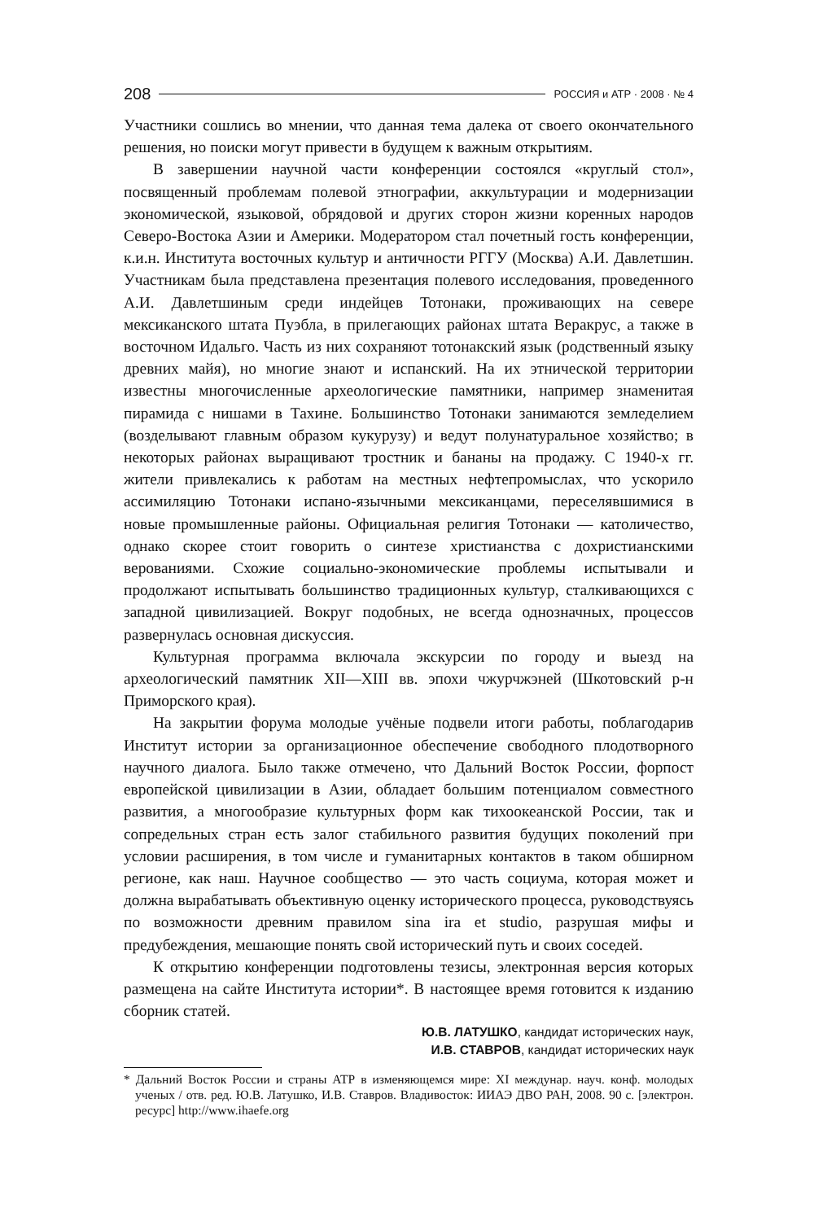208 РОССИЯ и АТР · 2008 · № 4
Участники сошлись во мнении, что данная тема далека от своего окончательного решения, но поиски могут привести в будущем к важным открытиям.
В завершении научной части конференции состоялся «круглый стол», посвященный проблемам полевой этнографии, аккультурации и модернизации экономической, языковой, обрядовой и других сторон жизни коренных народов Северо-Востока Азии и Америки. Модератором стал почетный гость конференции, к.и.н. Института восточных культур и античности РГГУ (Москва) А.И. Давлетшин. Участникам была представлена презентация полевого исследования, проведенного А.И. Давлетшиным среди индейцев Тотонаки, проживающих на севере мексиканского штата Пуэбла, в прилегающих районах штата Веракрус, а также в восточном Идальго. Часть из них сохраняют тотонакский язык (родственный языку древних майя), но многие знают и испанский. На их этнической территории известны многочисленные археологические памятники, например знаменитая пирамида с нишами в Тахине. Большинство Тотонаки занимаются земледелием (возделывают главным образом кукурузу) и ведут полунатуральное хозяйство; в некоторых районах выращивают тростник и бананы на продажу. С 1940-х гг. жители привлекались к работам на местных нефтепромыслах, что ускорило ассимиляцию Тотонаки испано-язычными мексиканцами, переселявшимися в новые промышленные районы. Официальная религия Тотонаки — католичество, однако скорее стоит говорить о синтезе христианства с дохристианскими верованиями. Схожие социально-экономические проблемы испытывали и продолжают испытывать большинство традиционных культур, сталкивающихся с западной цивилизацией. Вокруг подобных, не всегда однозначных, процессов развернулась основная дискуссия.
Культурная программа включала экскурсии по городу и выезд на археологический памятник XII—XIII вв. эпохи чжурчжэней (Шкотовский р-н Приморского края).
На закрытии форума молодые учёные подвели итоги работы, поблагодарив Институт истории за организационное обеспечение свободного плодотворного научного диалога. Было также отмечено, что Дальний Восток России, форпост европейской цивилизации в Азии, обладает большим потенциалом совместного развития, а многообразие культурных форм как тихоокеанской России, так и сопредельных стран есть залог стабильного развития будущих поколений при условии расширения, в том числе и гуманитарных контактов в таком обширном регионе, как наш. Научное сообщество — это часть социума, которая может и должна вырабатывать объективную оценку исторического процесса, руководствуясь по возможности древним правилом sina ira et studio, разрушая мифы и предубеждения, мешающие понять свой исторический путь и своих соседей.
К открытию конференции подготовлены тезисы, электронная версия которых размещена на сайте Института истории*. В настоящее время готовится к изданию сборник статей.
Ю.В. ЛАТУШКО, кандидат исторических наук,
И.В. СТАВРОВ, кандидат исторических наук
* Дальний Восток России и страны АТР в изменяющемся мире: XI междунар. науч. конф. молодых ученых / отв. ред. Ю.В. Латушко, И.В. Ставров. Владивосток: ИИАЭ ДВО РАН, 2008. 90 с. [электрон. ресурс] http://www.ihaefe.org